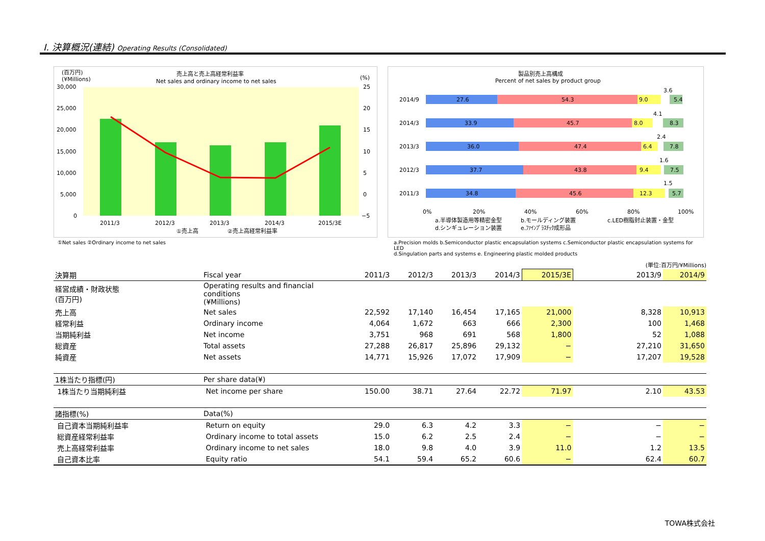Ⅰ. 決算概況(連結) Operating Results (Consolidated)
(百万円)
(¥Millions)
売上高と売上高経常利益率
Net sales and ordinary income to net sales
(%)
30,000
25,000
20,000
15,000
10,000
5,000
0
25
20
15
10
5
0
−5
2011/3
2012/3
2013/3
2014/3
2015/3E
①売上高
②売上高経常利益率
①Net sales ②Ordinary income to net sales
製品別売上高構成
Percent of net sales by product group
2014/9
27.6
54.3
9.0
5.4
3.6
2014/3
33.9
45.7
8.0
8.3
4.1
2013/3
36.0
47.4
6.4
7.8
2.4
2012/3
37.7
43.8
9.4
7.5
1.6
2011/3
34.8
45.6
12.3
5.7
1.5
0%
20%
40%
60%
80%
100%
a.半導体製造用等精密金型
b.モールディング装置
c.LED樹脂封止装置・金型
d.シンギュレーション装置
e.ﾌｧｲﾝﾌﾟﾗｽﾁｯｸ成形品
a.Precision molds b.Semiconductor plastic encapsulation systems c.Semiconductor plastic encapsulation systems for LED
d.Singulation parts and systems e. Engineering plastic molded products
(単位:百万円/¥Millions)
| 決算期 | Fiscal year | 2011/3 | 2012/3 | 2013/3 | 2014/3 | 2015/3E | | 2013/9 | 2014/9 |
| 経営成績・財政状態 (百万円) | Operating results and financial conditions (¥Millions) | | | | | | | | |
| 売上高 | Net sales | 22,592 | 17,140 | 16,454 | 17,165 | 21,000 | | 8,328 | 10,913 |
| 経常利益 | Ordinary income | 4,064 | 1,672 | 663 | 666 | 2,300 | | 100 | 1,468 |
| 当期純利益 | Net income | 3,751 | 968 | 691 | 568 | 1,800 | | 52 | 1,088 |
| 総資産 | Total assets | 27,288 | 26,817 | 25,896 | 29,132 | − | | 27,210 | 31,650 |
| 純資産 | Net assets | 14,771 | 15,926 | 17,072 | 17,909 | − | | 17,207 | 19,528 |
| 1株当たり指標(円) | Per share data(¥) | | | | | | | | |
| 1株当たり当期純利益 | Net income per share | 150.00 | 38.71 | 27.64 | 22.72 | 71.97 | | 2.10 | 43.53 |
| 諸指標(%) | Data(%) | | | | | | | | |
| 自己資本当期純利益率 | Return on equity | 29.0 | 6.3 | 4.2 | 3.3 | − | | − | − |
| 総資産経常利益率 | Ordinary income to total assets | 15.0 | 6.2 | 2.5 | 2.4 | − | | − | − |
| 売上高経常利益率 | Ordinary income to net sales | 18.0 | 9.8 | 4.0 | 3.9 | 11.0 | | 1.2 | 13.5 |
| 自己資本比率 | Equity ratio | 54.1 | 59.4 | 65.2 | 60.6 | − | | 62.4 | 60.7 |
TOWA株式会社